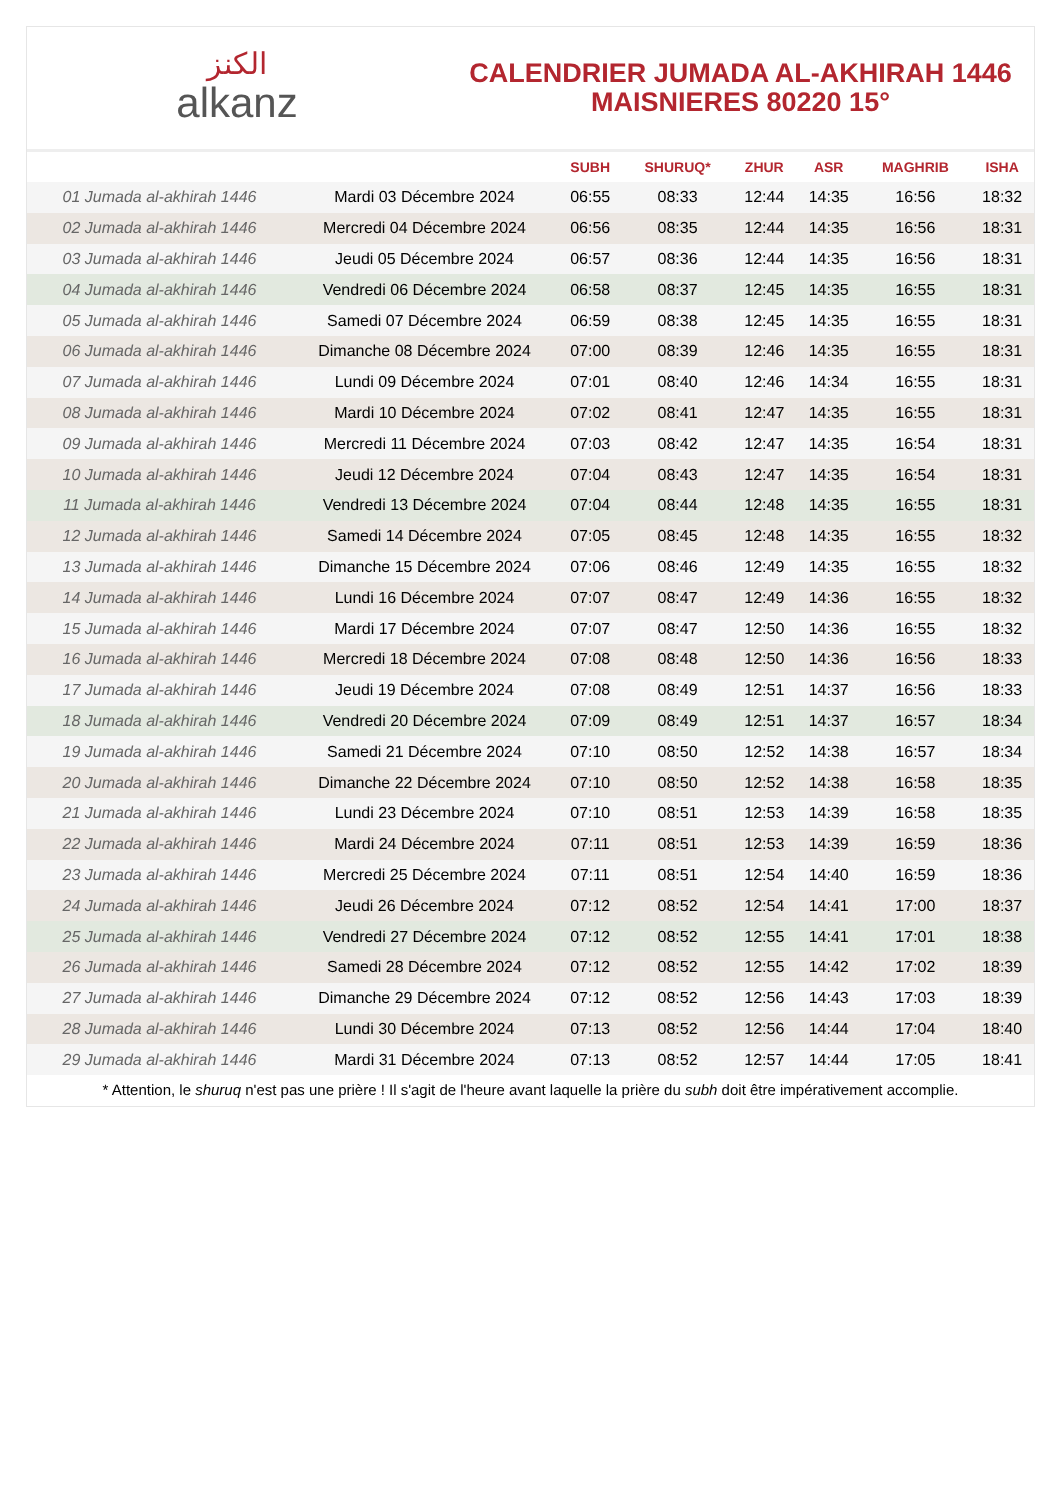الكنز
alkanz
CALENDRIER JUMADA AL-AKHIRAH 1446
MAISNIERES 80220 15°
| | | SUBH | SHURUQ* | ZHUR | ASR | MAGHRIB | ISHA |
| --- | --- | --- | --- | --- | --- | --- | --- |
| 01 Jumada al-akhirah 1446 | Mardi 03 Décembre 2024 | 06:55 | 08:33 | 12:44 | 14:35 | 16:56 | 18:32 |
| 02 Jumada al-akhirah 1446 | Mercredi 04 Décembre 2024 | 06:56 | 08:35 | 12:44 | 14:35 | 16:56 | 18:31 |
| 03 Jumada al-akhirah 1446 | Jeudi 05 Décembre 2024 | 06:57 | 08:36 | 12:44 | 14:35 | 16:56 | 18:31 |
| 04 Jumada al-akhirah 1446 | Vendredi 06 Décembre 2024 | 06:58 | 08:37 | 12:45 | 14:35 | 16:55 | 18:31 |
| 05 Jumada al-akhirah 1446 | Samedi 07 Décembre 2024 | 06:59 | 08:38 | 12:45 | 14:35 | 16:55 | 18:31 |
| 06 Jumada al-akhirah 1446 | Dimanche 08 Décembre 2024 | 07:00 | 08:39 | 12:46 | 14:35 | 16:55 | 18:31 |
| 07 Jumada al-akhirah 1446 | Lundi 09 Décembre 2024 | 07:01 | 08:40 | 12:46 | 14:34 | 16:55 | 18:31 |
| 08 Jumada al-akhirah 1446 | Mardi 10 Décembre 2024 | 07:02 | 08:41 | 12:47 | 14:35 | 16:55 | 18:31 |
| 09 Jumada al-akhirah 1446 | Mercredi 11 Décembre 2024 | 07:03 | 08:42 | 12:47 | 14:35 | 16:54 | 18:31 |
| 10 Jumada al-akhirah 1446 | Jeudi 12 Décembre 2024 | 07:04 | 08:43 | 12:47 | 14:35 | 16:54 | 18:31 |
| 11 Jumada al-akhirah 1446 | Vendredi 13 Décembre 2024 | 07:04 | 08:44 | 12:48 | 14:35 | 16:55 | 18:31 |
| 12 Jumada al-akhirah 1446 | Samedi 14 Décembre 2024 | 07:05 | 08:45 | 12:48 | 14:35 | 16:55 | 18:32 |
| 13 Jumada al-akhirah 1446 | Dimanche 15 Décembre 2024 | 07:06 | 08:46 | 12:49 | 14:35 | 16:55 | 18:32 |
| 14 Jumada al-akhirah 1446 | Lundi 16 Décembre 2024 | 07:07 | 08:47 | 12:49 | 14:36 | 16:55 | 18:32 |
| 15 Jumada al-akhirah 1446 | Mardi 17 Décembre 2024 | 07:07 | 08:47 | 12:50 | 14:36 | 16:55 | 18:32 |
| 16 Jumada al-akhirah 1446 | Mercredi 18 Décembre 2024 | 07:08 | 08:48 | 12:50 | 14:36 | 16:56 | 18:33 |
| 17 Jumada al-akhirah 1446 | Jeudi 19 Décembre 2024 | 07:08 | 08:49 | 12:51 | 14:37 | 16:56 | 18:33 |
| 18 Jumada al-akhirah 1446 | Vendredi 20 Décembre 2024 | 07:09 | 08:49 | 12:51 | 14:37 | 16:57 | 18:34 |
| 19 Jumada al-akhirah 1446 | Samedi 21 Décembre 2024 | 07:10 | 08:50 | 12:52 | 14:38 | 16:57 | 18:34 |
| 20 Jumada al-akhirah 1446 | Dimanche 22 Décembre 2024 | 07:10 | 08:50 | 12:52 | 14:38 | 16:58 | 18:35 |
| 21 Jumada al-akhirah 1446 | Lundi 23 Décembre 2024 | 07:10 | 08:51 | 12:53 | 14:39 | 16:58 | 18:35 |
| 22 Jumada al-akhirah 1446 | Mardi 24 Décembre 2024 | 07:11 | 08:51 | 12:53 | 14:39 | 16:59 | 18:36 |
| 23 Jumada al-akhirah 1446 | Mercredi 25 Décembre 2024 | 07:11 | 08:51 | 12:54 | 14:40 | 16:59 | 18:36 |
| 24 Jumada al-akhirah 1446 | Jeudi 26 Décembre 2024 | 07:12 | 08:52 | 12:54 | 14:41 | 17:00 | 18:37 |
| 25 Jumada al-akhirah 1446 | Vendredi 27 Décembre 2024 | 07:12 | 08:52 | 12:55 | 14:41 | 17:01 | 18:38 |
| 26 Jumada al-akhirah 1446 | Samedi 28 Décembre 2024 | 07:12 | 08:52 | 12:55 | 14:42 | 17:02 | 18:39 |
| 27 Jumada al-akhirah 1446 | Dimanche 29 Décembre 2024 | 07:12 | 08:52 | 12:56 | 14:43 | 17:03 | 18:39 |
| 28 Jumada al-akhirah 1446 | Lundi 30 Décembre 2024 | 07:13 | 08:52 | 12:56 | 14:44 | 17:04 | 18:40 |
| 29 Jumada al-akhirah 1446 | Mardi 31 Décembre 2024 | 07:13 | 08:52 | 12:57 | 14:44 | 17:05 | 18:41 |
* Attention, le shuruq n'est pas une prière ! Il s'agit de l'heure avant laquelle la prière du subh doit être impérativement accomplie.